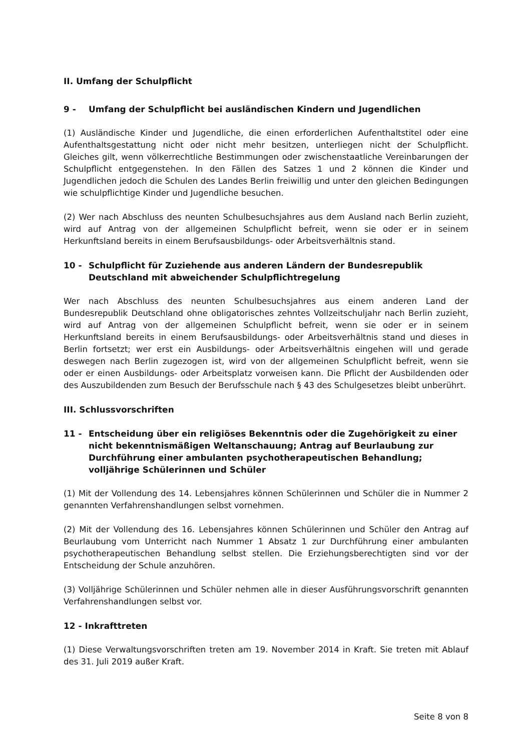II. Umfang der Schulpflicht
9 - Umfang der Schulpflicht bei ausländischen Kindern und Jugendlichen
(1) Ausländische Kinder und Jugendliche, die einen erforderlichen Aufenthaltstitel oder eine Aufenthaltsgestattung nicht oder nicht mehr besitzen, unterliegen nicht der Schulpflicht. Gleiches gilt, wenn völkerrechtliche Bestimmungen oder zwischenstaatliche Vereinbarungen der Schulpflicht entgegenstehen. In den Fällen des Satzes 1 und 2 können die Kinder und Jugendlichen jedoch die Schulen des Landes Berlin freiwillig und unter den gleichen Bedingungen wie schulpflichtige Kinder und Jugendliche besuchen.
(2) Wer nach Abschluss des neunten Schulbesuchsjahres aus dem Ausland nach Berlin zuzieht, wird auf Antrag von der allgemeinen Schulpflicht befreit, wenn sie oder er in seinem Herkunftsland bereits in einem Berufsausbildungs- oder Arbeitsverhältnis stand.
10 - Schulpflicht für Zuziehende aus anderen Ländern der Bundesrepublik Deutschland mit abweichender Schulpflichtregelung
Wer nach Abschluss des neunten Schulbesuchsjahres aus einem anderen Land der Bundesrepublik Deutschland ohne obligatorisches zehntes Vollzeitschuljahr nach Berlin zuzieht, wird auf Antrag von der allgemeinen Schulpflicht befreit, wenn sie oder er in seinem Herkunftsland bereits in einem Berufsausbildungs- oder Arbeitsverhältnis stand und dieses in Berlin fortsetzt; wer erst ein Ausbildungs- oder Arbeitsverhältnis eingehen will und gerade deswegen nach Berlin zugezogen ist, wird von der allgemeinen Schulpflicht befreit, wenn sie oder er einen Ausbildungs- oder Arbeitsplatz vorweisen kann. Die Pflicht der Ausbildenden oder des Auszubildenden zum Besuch der Berufsschule nach § 43 des Schulgesetzes bleibt unberührt.
III. Schlussvorschriften
11 - Entscheidung über ein religiöses Bekenntnis oder die Zugehörigkeit zu einer nicht bekenntnismäßigen Weltanschauung; Antrag auf Beurlaubung zur Durchführung einer ambulanten psychotherapeutischen Behandlung; volljährige Schülerinnen und Schüler
(1) Mit der Vollendung des 14. Lebensjahres können Schülerinnen und Schüler die in Nummer 2 genannten Verfahrenshandlungen selbst vornehmen.
(2) Mit der Vollendung des 16. Lebensjahres können Schülerinnen und Schüler den Antrag auf Beurlaubung vom Unterricht nach Nummer 1 Absatz 1 zur Durchführung einer ambulanten psychotherapeutischen Behandlung selbst stellen. Die Erziehungsberechtigten sind vor der Entscheidung der Schule anzuhören.
(3) Volljährige Schülerinnen und Schüler nehmen alle in dieser Ausführungsvorschrift genannten Verfahrenshandlungen selbst vor.
12 - Inkrafttreten
(1) Diese Verwaltungsvorschriften treten am 19. November 2014 in Kraft. Sie treten mit Ablauf des 31. Juli 2019 außer Kraft.
Seite 8 von 8